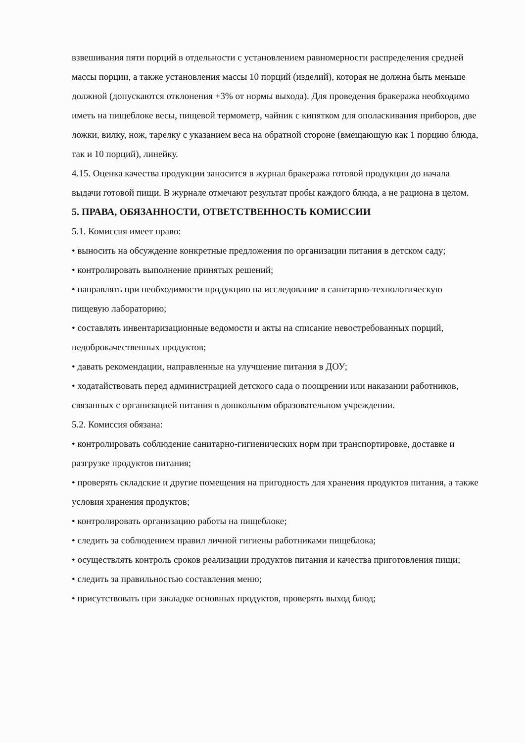взвешивания пяти порций в отдельности с установлением равномерности распределения средней массы порции, а также установления массы 10 порций (изделий), которая не должна быть меньше должной (допускаются отклонения +3% от нормы выхода). Для проведения бракеража необходимо иметь на пищеблоке весы, пищевой термометр, чайник с кипятком для ополаскивания приборов, две ложки, вилку, нож, тарелку с указанием веса на обратной стороне (вмещающую как 1 порцию блюда, так и 10 порций), линейку.
4.15. Оценка качества продукции заносится в журнал бракеража готовой продукции до начала выдачи готовой пищи. В журнале отмечают результат пробы каждого блюда, а не рациона в целом.
5. ПРАВА, ОБЯЗАННОСТИ, ОТВЕТСТВЕННОСТЬ КОМИССИИ
5.1. Комиссия имеет право:
• выносить на обсуждение конкретные предложения по организации питания в детском саду;
• контролировать выполнение принятых решений;
• направлять при необходимости продукцию на исследование в санитарно-технологическую пищевую лабораторию;
• составлять инвентаризационные ведомости и акты на списание невостребованных порций, недоброкачественных продуктов;
• давать рекомендации, направленные на улучшение питания в ДОУ;
• ходатайствовать перед администрацией детского сада о поощрении или наказании работников, связанных с организацией питания в дошкольном образовательном учреждении.
5.2. Комиссия обязана:
• контролировать соблюдение санитарно-гигиенических норм при транспортировке, доставке и разгрузке продуктов питания;
• проверять складские и другие помещения на пригодность для хранения продуктов питания, а также условия хранения продуктов;
• контролировать организацию работы на пищеблоке;
• следить за соблюдением правил личной гигиены работниками пищеблока;
• осуществлять контроль сроков реализации продуктов питания и качества приготовления пищи;
• следить за правильностью составления меню;
• присутствовать при закладке основных продуктов, проверять выход блюд;